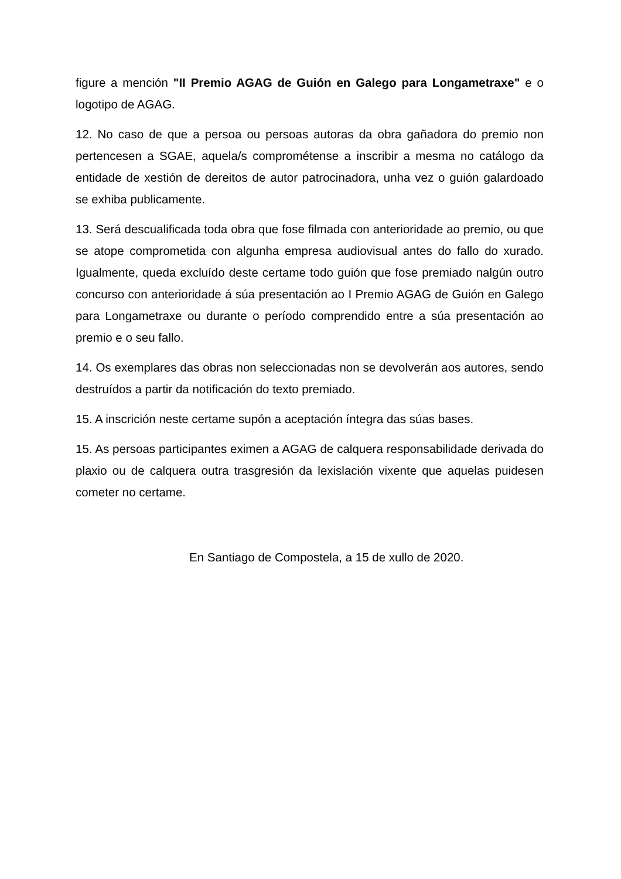figure a mención "II Premio AGAG de Guión en Galego para Longametraxe" e o logotipo de AGAG.
12. No caso de que a persoa ou persoas autoras da obra gañadora do premio non pertencesen a SGAE, aquela/s comprométense a inscribir a mesma no catálogo da entidade de xestión de dereitos de autor patrocinadora, unha vez o guión galardoado se exhiba publicamente.
13. Será descualificada toda obra que fose filmada con anterioridade ao premio, ou que se atope comprometida con algunha empresa audiovisual antes do fallo do xurado. Igualmente, queda excluído deste certame todo guión que fose premiado nalgún outro concurso con anterioridade á súa presentación ao I Premio AGAG de Guión en Galego para Longametraxe ou durante o período comprendido entre a súa presentación ao premio e o seu fallo.
14. Os exemplares das obras non seleccionadas non se devolverán aos autores, sendo destruídos a partir da notificación do texto premiado.
15. A inscrición neste certame supón a aceptación íntegra das súas bases.
15. As persoas participantes eximen a AGAG de calquera responsabilidade derivada do plaxio ou de calquera outra trasgresión da lexislación vixente que aquelas puidesen cometer no certame.
En Santiago de Compostela, a 15 de xullo de 2020.